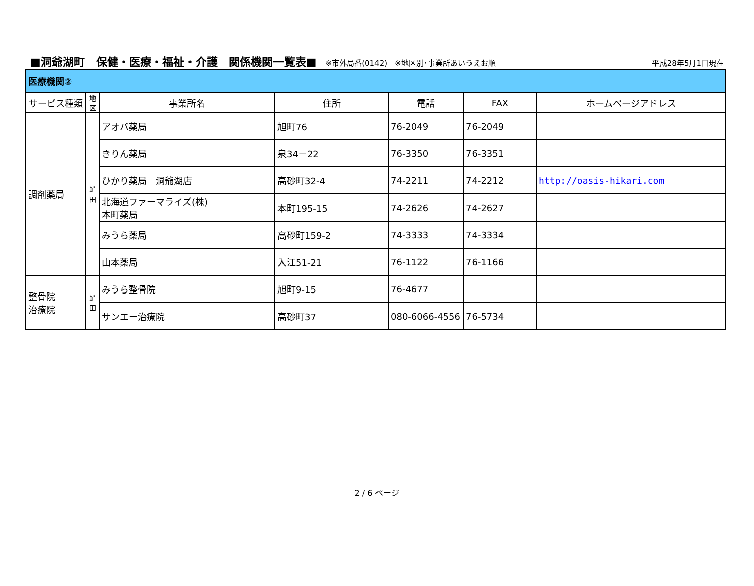■洞爺湖町　保健・医療・福祉・介護　関係機関一覧表■ ※市外局番(0142)　※地区別･事業所あいうえお順 平成28年5月1日現在
| 医療機関② | | | | | | |
| サービス種類 | 地 区 | 事業所名 | 住所 | 電話 | FAX | ホームページアドレス |
| 調剤薬局 | 虻 田 | アオバ薬局 | 旭町76 | 76-2049 | 76-2049 | |
| | | きりん薬局 | 泉34－22 | 76-3350 | 76-3351 | |
| | | ひかり薬局 洞爺湖店 | 高砂町32-4 | 74-2211 | 74-2212 | http://oasis-hikari.com |
| | | 北海道ファーマライズ(株) 本町薬局 | 本町195-15 | 74-2626 | 74-2627 | |
| | | みうら薬局 | 高砂町159-2 | 74-3333 | 74-3334 | |
| | | 山本薬局 | 入江51-21 | 76-1122 | 76-1166 | |
| 整骨院 治療院 | 虻 田 | みうら整骨院 | 旭町9-15 | 76-4677 | | |
| | | サンエー治療院 | 高砂町37 | 080-6066-4556 | 76-5734 | |
2 / 6 ページ